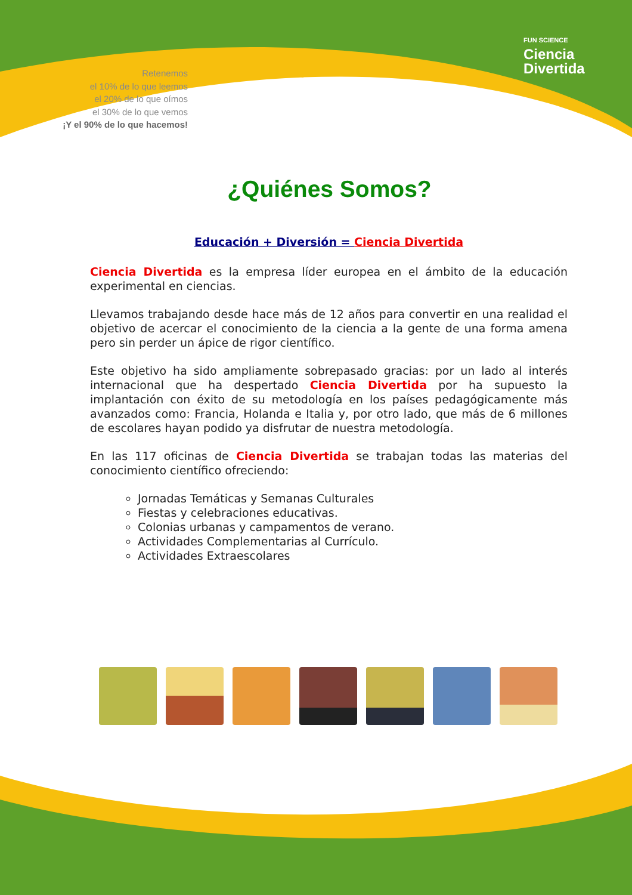Retenemos
el 10% de lo que leemos
el 20% de lo que oímos
el 30% de lo que vemos
¡Y el 90% de lo que hacemos!
FUN SCIENCE
Ciencia
Divertida
¿Quiénes Somos?
Educación + Diversión = Ciencia Divertida
Ciencia Divertida es la empresa líder europea en el ámbito de la educación experimental en ciencias.
Llevamos trabajando desde hace más de 12 años para convertir en una realidad el objetivo de acercar el conocimiento de la ciencia a la gente de una forma amena pero sin perder un ápice de rigor científico.
Este objetivo ha sido ampliamente sobrepasado gracias: por un lado al interés internacional que ha despertado Ciencia Divertida por ha supuesto la implantación con éxito de su metodología en los países pedagógicamente más avanzados como: Francia, Holanda e Italia y, por otro lado, que más de 6 millones de escolares hayan podido ya disfrutar de nuestra metodología.
En las 117 oficinas de Ciencia Divertida se trabajan todas las materias del conocimiento científico ofreciendo:
Jornadas Temáticas y Semanas Culturales
Fiestas y celebraciones educativas.
Colonias urbanas y campamentos de verano.
Actividades Complementarias al Currículo.
Actividades Extraescolares